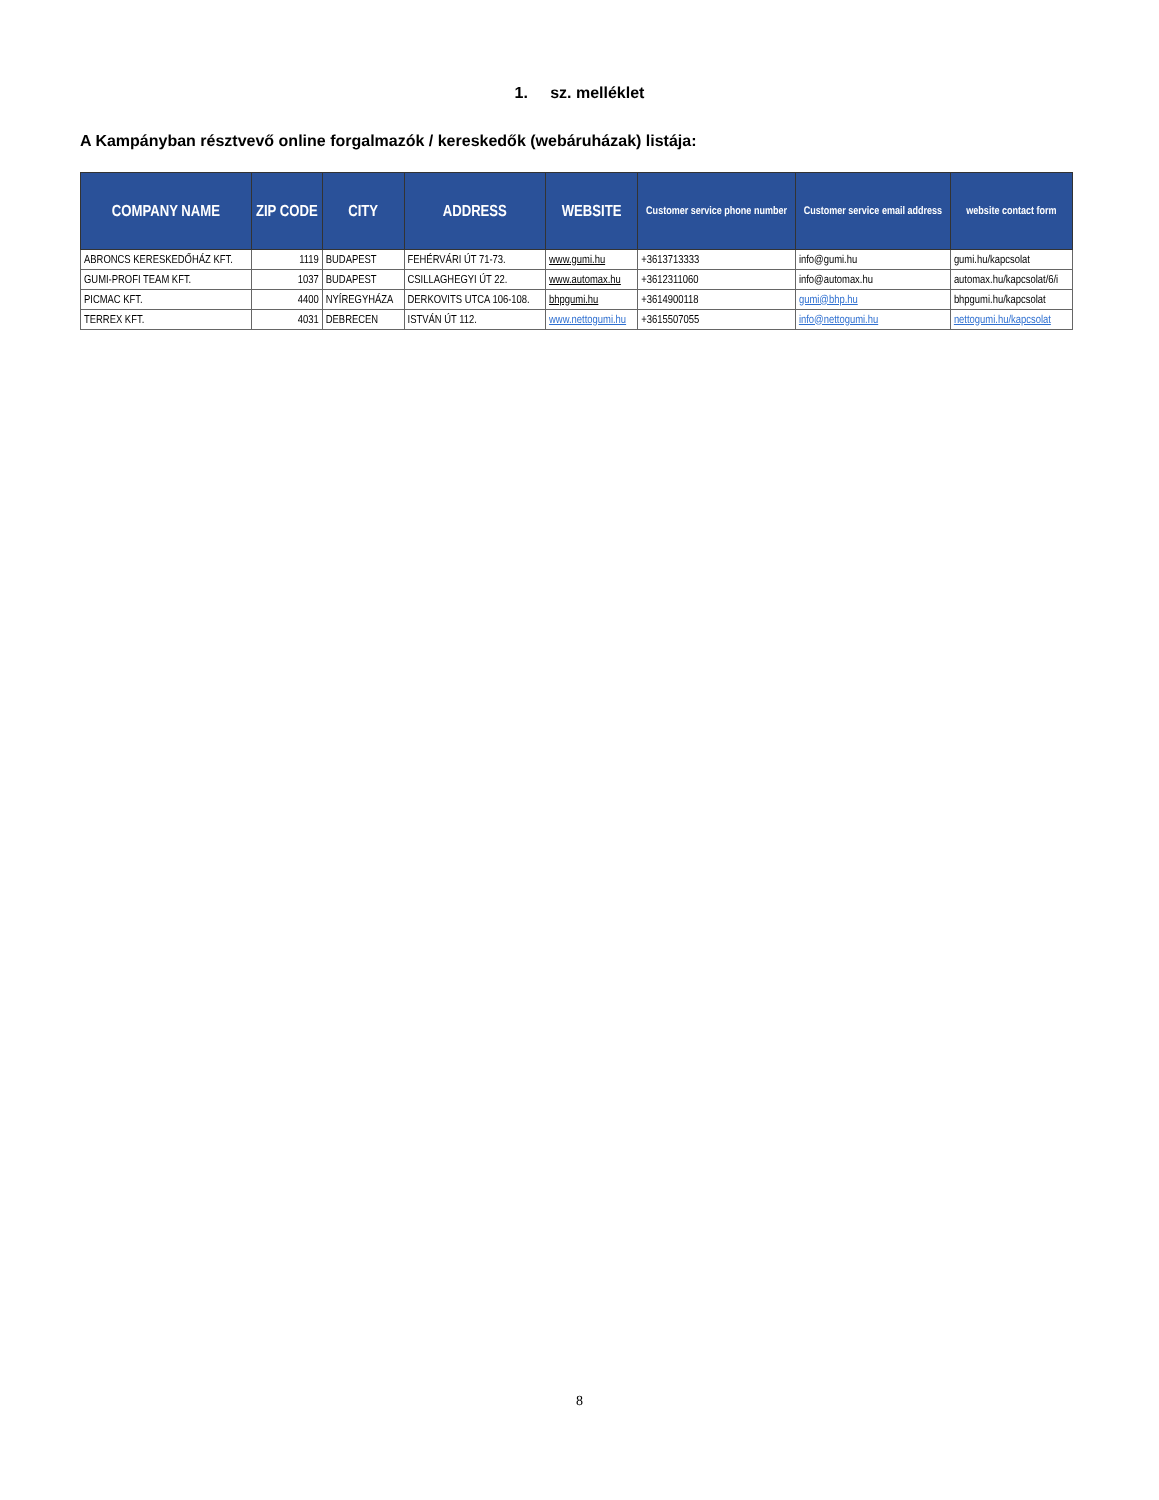1. sz. melléklet
A Kampányban résztvevő online forgalmazók / kereskedők (webáruházak) listája:
| COMPANY NAME | ZIP CODE | CITY | ADDRESS | WEBSITE | Customer service phone number | Customer service email address | website contact form |
| --- | --- | --- | --- | --- | --- | --- | --- |
| ABRONCS KERESKEDŐHÁZ KFT. | 1119 | BUDAPEST | FEHÉRVÁRI ÚT 71-73. | www.gumi.hu | +3613713333 | info@gumi.hu | gumi.hu/kapcsolat |
| GUMI-PROFI TEAM KFT. | 1037 | BUDAPEST | CSILLAGHEGYI ÚT 22. | www.automax.hu | +3612311060 | info@automax.hu | automax.hu/kapcsolat/6/i |
| PICMAC KFT. | 4400 | NYÍREGYHÁZA | DERKOVITS UTCA 106-108. | bhpgumi.hu | +3614900118 | gumi@bhp.hu | bhpgumi.hu/kapcsolat |
| TERREX KFT. | 4031 | DEBRECEN | ISTVÁN ÚT 112. | www.nettogumi.hu | +3615507055 | info@nettogumi.hu | nettogumi.hu/kapcsolat |
8